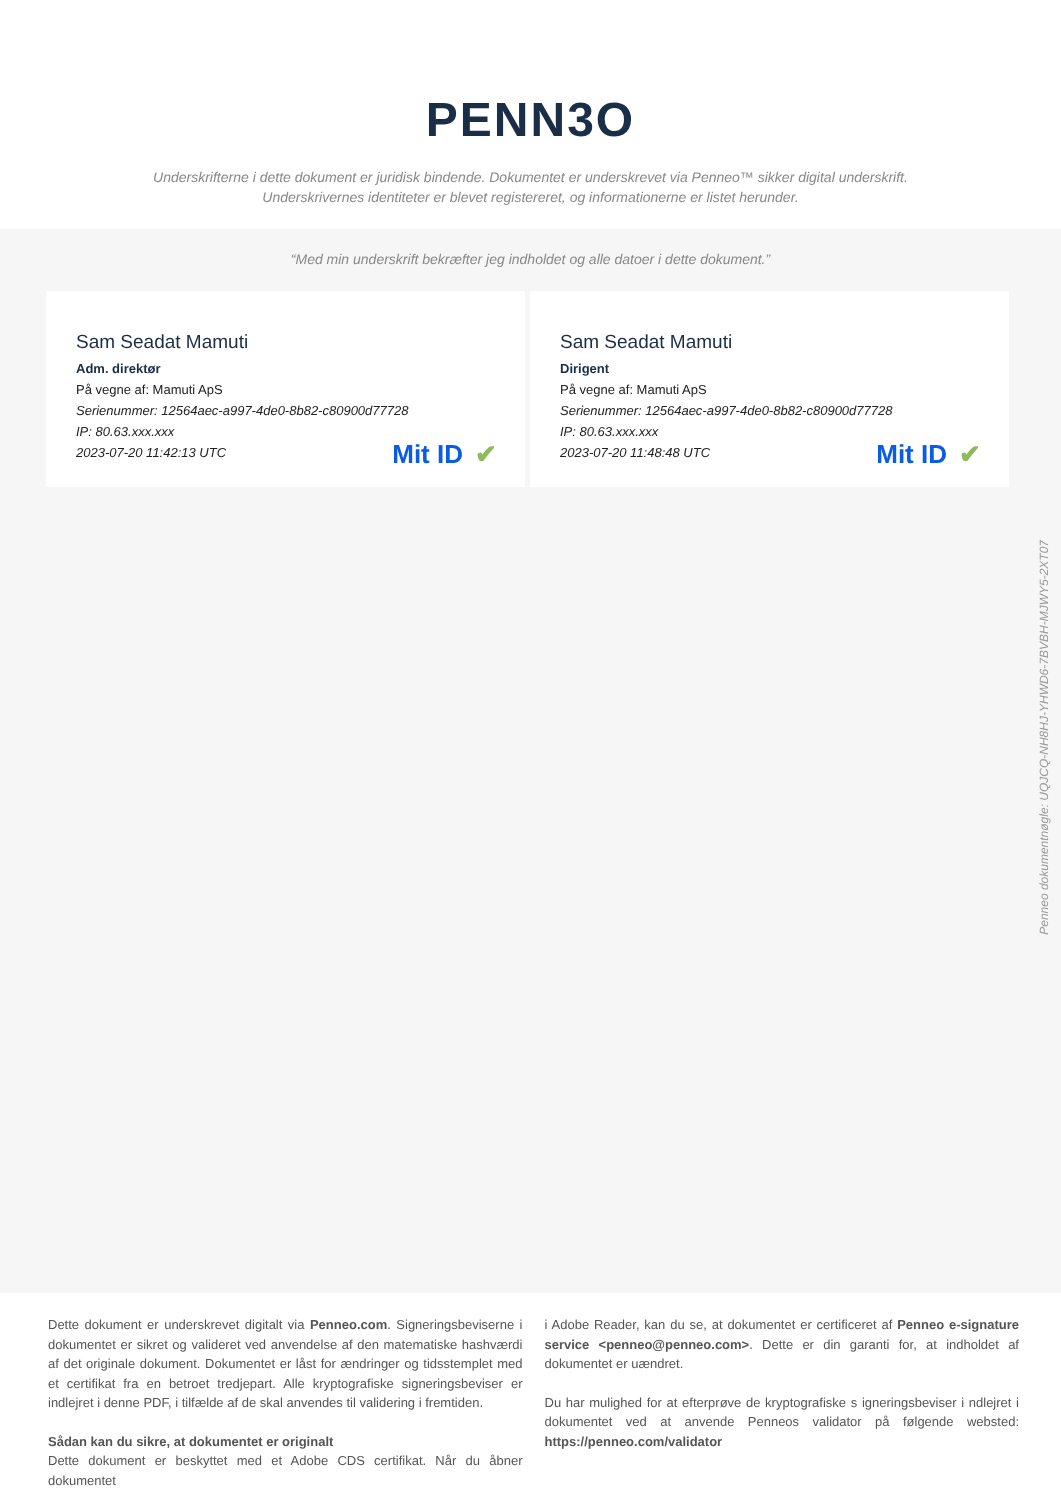PENN3O
Underskrifterne i dette dokument er juridisk bindende. Dokumentet er underskrevet via Penneo™ sikker digital underskrift.
Underskrivernes identiteter er blevet registereret, og informationerne er listet herunder.
“Med min underskrift bekræfter jeg indholdet og alle datoer i dette dokument.”
Sam Seadat Mamuti
Adm. direktør
På vegne af: Mamuti ApS
Serienummer: 12564aec-a997-4de0-8b82-c80900d77728
IP: 80.63.xxx.xxx
2023-07-20 11:42:13 UTC
Mit ID ✔
Sam Seadat Mamuti
Dirigent
På vegne af: Mamuti ApS
Serienummer: 12564aec-a997-4de0-8b82-c80900d77728
IP: 80.63.xxx.xxx
2023-07-20 11:48:48 UTC
Mit ID ✔
Penneo dokumentnøgle: UQJCQ-NH8HJ-YHWD6-7BVBH-MJWY5-2XT07
Dette dokument er underskrevet digitalt via Penneo.com. Signeringsbeviserne i dokumentet er sikret og valideret ved anvendelse af den matematiske hashværdi af det originale dokument. Dokumentet er låst for ændringer og tidsstemplet med et certifikat fra en betroet tredjepart. Alle kryptografiske signeringsbeviser er indlejret i denne PDF, i tilfælde af de skal anvendes til validering i fremtiden.
Sådan kan du sikre, at dokumentet er originalt
Dette dokument er beskyttet med et Adobe CDS certifikat. Når du åbner dokumentet
i Adobe Reader, kan du se, at dokumentet er certificeret af Penneo e-signature service <penneo@penneo.com>. Dette er din garanti for, at indholdet af dokumentet er uændret.
Du har mulighed for at efterprøve de kryptografiske s igneringsbeviser i ndlejret i dokumentet ved at anvende Penneos validator på følgende websted: https://penneo.com/validator